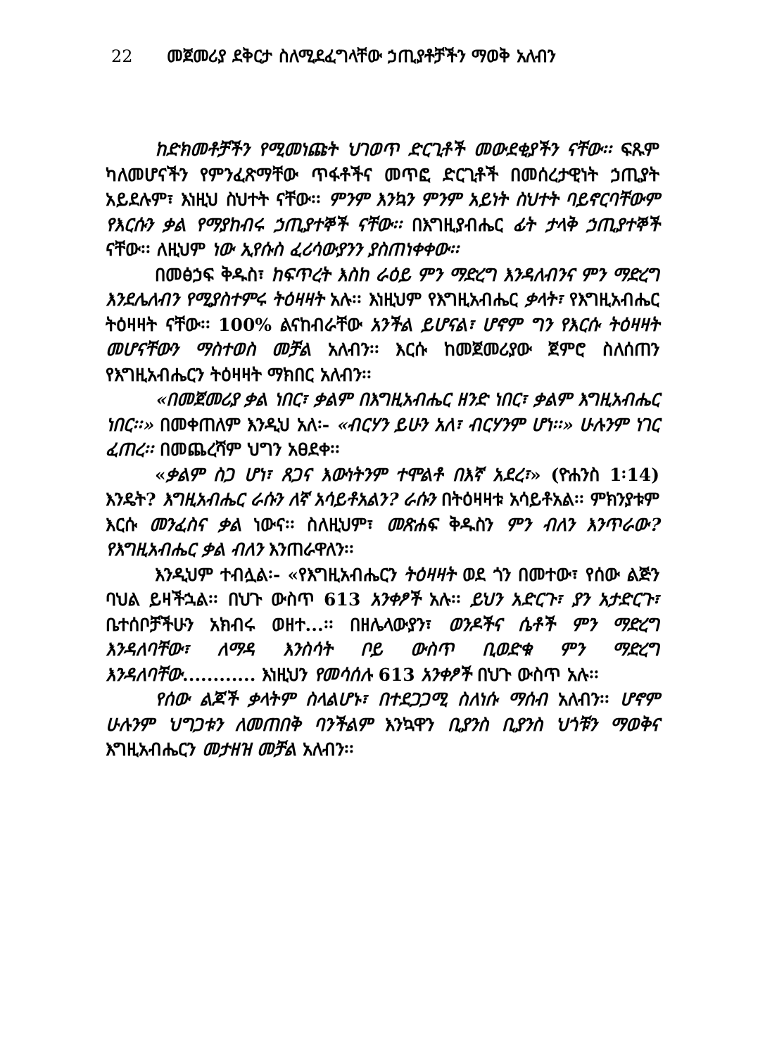22 መጀመሪያ ደቅርታ ስለሚደፈግላቸው ኃጢያቶቻችን ማወቅ አለብን
ከድክመቶቻችን የሚመነጩት ህገወጥ ድርጊቶች መውደቂያችን ናቸው፡፡ ፍጹም ካለመሆናችን የምንፈጽማቸው ጥፋቶችና መጥፎ ድርጊቶች በመሰረታዊነት ኃጢያት አይደሉም፣ እነዚህ ስህተት ናቸው፡፡ ምንም እንኳን ምንም አይነት ስህተት ባይኖርባቸውም የእርሱን ቃል የማያከብሩ ኃጢያተኞች ናቸው፡፡ በእግዚያብሔር ፊት ታላቅ ኃጢያተኞች ናቸው፡፡ ለዚህም ነው ኢየሱስ ፈሪሳውያንን ያስጠነቀቀው፡፡
በመፅኃፍ ቅዱስ፣ ከፍጥረት እስከ ራዕይ ምን ማድረግ እንዳለብንና ምን ማድረግ እንደሌለብን የሚያስተምሩ ትዕዛዛት አሉ፡፡ እነዚህም የእግዚአብሔር ቃላት፣ የእግዚአብሔር ትዕዛዛት ናቸው፡፡ 100% ልናከብራቸው አንችል ይሆናል፣ ሆኖም ግን የእርሱ ትዕዛዛት መሆናቸውን ማስተወስ መቻል አለብን፡፡ እርሱ ከመጀመሪያው ጀምሮ ስለሰጠን የእግዚአብሔርን ትዕዛዛት ማክበር አለብን፡፡
«በመጀመሪያ ቃል ነበር፣ ቃልም በእግዚአብሔር ዘንድ ነበር፣ ቃልም እግዚአብሔር ነበር፡፡» በመቀጠለም እንዲህ አለ፡- «ብርሃን ይሁን አለ፣ ብርሃንም ሆነ፡፡» ሁሉንም ነገር ፈጠረ፡፡ በመጨረሻም ህግን አፀደቀ፡፡
«ቃልም ስጋ ሆነ፣ ጸጋና እውነትንም ተሞልቶ በእኛ አደረ፣» (ዮሐንስ 1፡14) እንዴት? እግዚአብሔር ራሱን ለኛ አሳይቶአልን? ራሱን በትዕዛዛቱ አሳይቶአል፡፡ ምክንያቱም እርሱ መንፈስና ቃል ነውና፡፡ ስለዚህም፣ መጽሐፍ ቅዱስን ምን ብለን እንጥራው? የእግዚአብሔር ቃል ብለን እንጠራዋለን፡፡
እንዲህም ተብሏል፡- «የእግዚአብሔርን ትዕዛዛት ወደ ጎን በመተው፣ የሰው ልጅን ባህል ይዛችኋል፡፡ በህጉ ውስጥ 613 አንቀፆች አሉ፡፡ ይህን አድርጉ፣ ያን አታድርጉ፣ ቤተሰቦቻችሁን አክብሩ ወዘተ...፡፡ በዘሌላውያን፣ ወንዶችና ሴቶች ምን ማድረግ እንዳለባቸው፣ ለማዳ እንስሳት ቦይ ውስጥ ቢወድቁ ምን ማድረግ እንዳለባቸው............ እነዚህን የመሳሰሉ 613 አንቀፆች በህጉ ውስጥ አሉ፡፡
የሰው ልጆች ቃላትም ስላልሆኑ፣ በተደጋጋሚ ስለነሱ ማሰብ አለብን፡፡ ሆኖም ሁሉንም ህግጋቱን ለመጠበቅ ባንችልም እንኳዋን ቢያንስ ቢያንስ ህጎቹን ማወቅና እግዚአብሔርን መታዘዝ መቻል አለብን፡፡